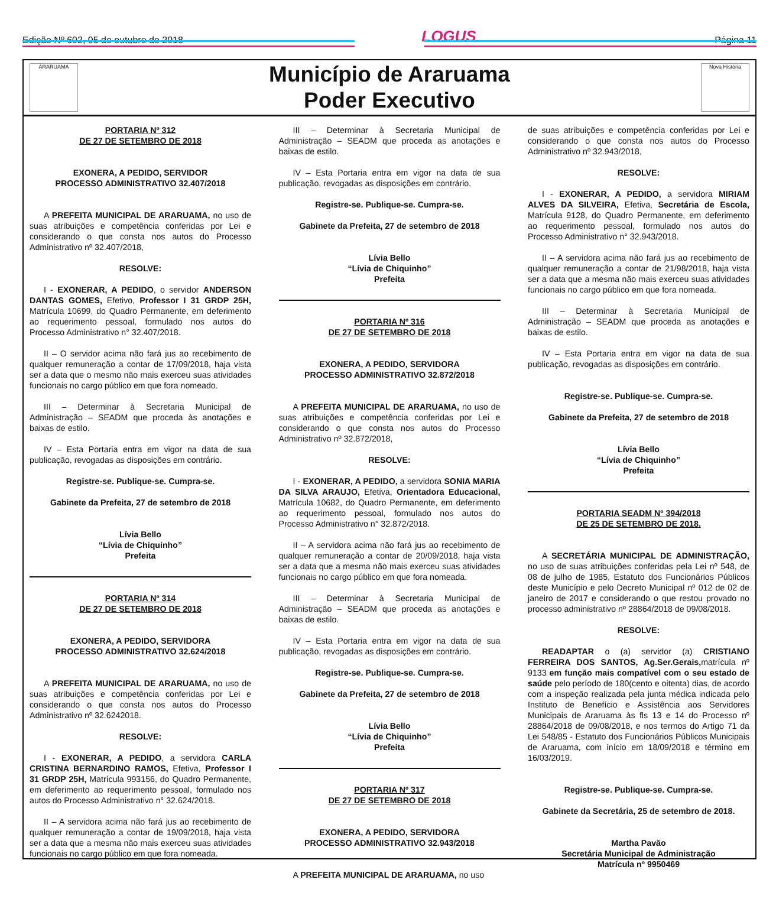Edição Nº 602, 05 de outubro de 2018 LOGUS Página 11
ARARUAMA
Município de Araruama
Poder Executivo
Nova História
PORTARIA Nº 312
DE 27 DE SETEMBRO DE 2018
EXONERA, A PEDIDO, SERVIDOR
PROCESSO ADMINISTRATIVO 32.407/2018
A PREFEITA MUNICIPAL DE ARARUAMA, no uso de suas atribuições e competência conferidas por Lei e considerando o que consta nos autos do Processo Administrativo nº 32.407/2018,
RESOLVE:
I - EXONERAR, A PEDIDO, o servidor ANDERSON DANTAS GOMES, Efetivo, Professor I 31 GRDP 25H, Matrícula 10699, do Quadro Permanente, em deferimento ao requerimento pessoal, formulado nos autos do Processo Administrativo n° 32.407/2018.
II – O servidor acima não fará jus ao recebimento de qualquer remuneração a contar de 17/09/2018, haja vista ser a data que o mesmo não mais exerceu suas atividades funcionais no cargo público em que fora nomeado.
III – Determinar à Secretaria Municipal de Administração – SEADM que proceda às anotações e baixas de estilo.
IV – Esta Portaria entra em vigor na data de sua publicação, revogadas as disposições em contrário.
Registre-se. Publique-se. Cumpra-se.
Gabinete da Prefeita, 27 de setembro de 2018
Lívia Bello
“Lívia de Chiquinho”
Prefeita
PORTARIA Nº 314
DE 27 DE SETEMBRO DE 2018
EXONERA, A PEDIDO, SERVIDORA
PROCESSO ADMINISTRATIVO 32.624/2018
A PREFEITA MUNICIPAL DE ARARUAMA, no uso de suas atribuições e competência conferidas por Lei e considerando o que consta nos autos do Processo Administrativo nº 32.6242018.
RESOLVE:
I - EXONERAR, A PEDIDO, a servidora CARLA CRISTINA BERNARDINO RAMOS, Efetiva, Professor I 31 GRDP 25H, Matrícula 993156, do Quadro Permanente, em deferimento ao requerimento pessoal, formulado nos autos do Processo Administrativo n° 32.624/2018.
II – A servidora acima não fará jus ao recebimento de qualquer remuneração a contar de 19/09/2018, haja vista ser a data que a mesma não mais exerceu suas atividades funcionais no cargo público em que fora nomeada.
III – Determinar à Secretaria Municipal de Administração – SEADM que proceda as anotações e baixas de estilo.
IV – Esta Portaria entra em vigor na data de sua publicação, revogadas as disposições em contrário.
Registre-se. Publique-se. Cumpra-se.
Gabinete da Prefeita, 27 de setembro de 2018
Lívia Bello
“Lívia de Chiquinho”
Prefeita
PORTARIA Nº 316
DE 27 DE SETEMBRO DE 2018
EXONERA, A PEDIDO, SERVIDORA
PROCESSO ADMINISTRATIVO 32.872/2018
A PREFEITA MUNICIPAL DE ARARUAMA, no uso de suas atribuições e competência conferidas por Lei e considerando o que consta nos autos do Processo Administrativo nº 32.872/2018,
RESOLVE:
I - EXONERAR, A PEDIDO, a servidora SONIA MARIA DA SILVA ARAUJO, Efetiva, Orientadora Educacional, Matrícula 10682, do Quadro Permanente, em deferimento ao requerimento pessoal, formulado nos autos do Processo Administrativo n° 32.872/2018.
II – A servidora acima não fará jus ao recebimento de qualquer remuneração a contar de 20/09/2018, haja vista ser a data que a mesma não mais exerceu suas atividades funcionais no cargo público em que fora nomeada.
III – Determinar à Secretaria Municipal de Administração – SEADM que proceda as anotações e baixas de estilo.
IV – Esta Portaria entra em vigor na data de sua publicação, revogadas as disposições em contrário.
Registre-se. Publique-se. Cumpra-se.
Gabinete da Prefeita, 27 de setembro de 2018
Lívia Bello
“Lívia de Chiquinho”
Prefeita
PORTARIA Nº 317
DE 27 DE SETEMBRO DE 2018
EXONERA, A PEDIDO, SERVIDORA
PROCESSO ADMINISTRATIVO 32.943/2018
A PREFEITA MUNICIPAL DE ARARUAMA, no uso
de suas atribuições e competência conferidas por Lei e considerando o que consta nos autos do Processo Administrativo nº 32.943/2018,
RESOLVE:
I - EXONERAR, A PEDIDO, a servidora MIRIAM ALVES DA SILVEIRA, Efetiva, Secretária de Escola, Matrícula 9128, do Quadro Permanente, em deferimento ao requerimento pessoal, formulado nos autos do Processo Administrativo n° 32.943/2018.
II – A servidora acima não fará jus ao recebimento de qualquer remuneração a contar de 21/98/2018, haja vista ser a data que a mesma não mais exerceu suas atividades funcionais no cargo público em que fora nomeada.
III – Determinar à Secretaria Municipal de Administração – SEADM que proceda as anotações e baixas de estilo.
IV – Esta Portaria entra em vigor na data de sua publicação, revogadas as disposições em contrário.
Registre-se. Publique-se. Cumpra-se.
Gabinete da Prefeita, 27 de setembro de 2018
Lívia Bello
“Lívia de Chiquinho”
Prefeita
PORTARIA SEADM Nº 394/2018
DE 25 DE SETEMBRO DE 2018.
A SECRETÁRIA MUNICIPAL DE ADMINISTRAÇÃO, no uso de suas atribuições conferidas pela Lei nº 548, de 08 de julho de 1985, Estatuto dos Funcionários Públicos deste Município e pelo Decreto Municipal nº 012 de 02 de janeiro de 2017 e considerando o que restou provado no processo administrativo nº 28864/2018 de 09/08/2018.
RESOLVE:
READAPTAR o (a) servidor (a) CRISTIANO FERREIRA DOS SANTOS, Ag.Ser.Gerais, matrícula nº 9133 em função mais compatível com o seu estado de saúde pelo período de 180(cento e oitenta) dias, de acordo com a inspeção realizada pela junta médica indicada pelo Instituto de Benefício e Assistência aos Servidores Municipais de Araruama às fls 13 e 14 do Processo nº 28864/2018 de 09/08/2018, e nos termos do Artigo 71 da Lei 548/85 - Estatuto dos Funcionários Públicos Municipais de Araruama, com início em 18/09/2018 e término em 16/03/2019.
Registre-se. Publique-se. Cumpra-se.
Gabinete da Secretária, 25 de setembro de 2018.
Martha Pavão
Secretária Municipal de Administração
Matrícula nº 9950469